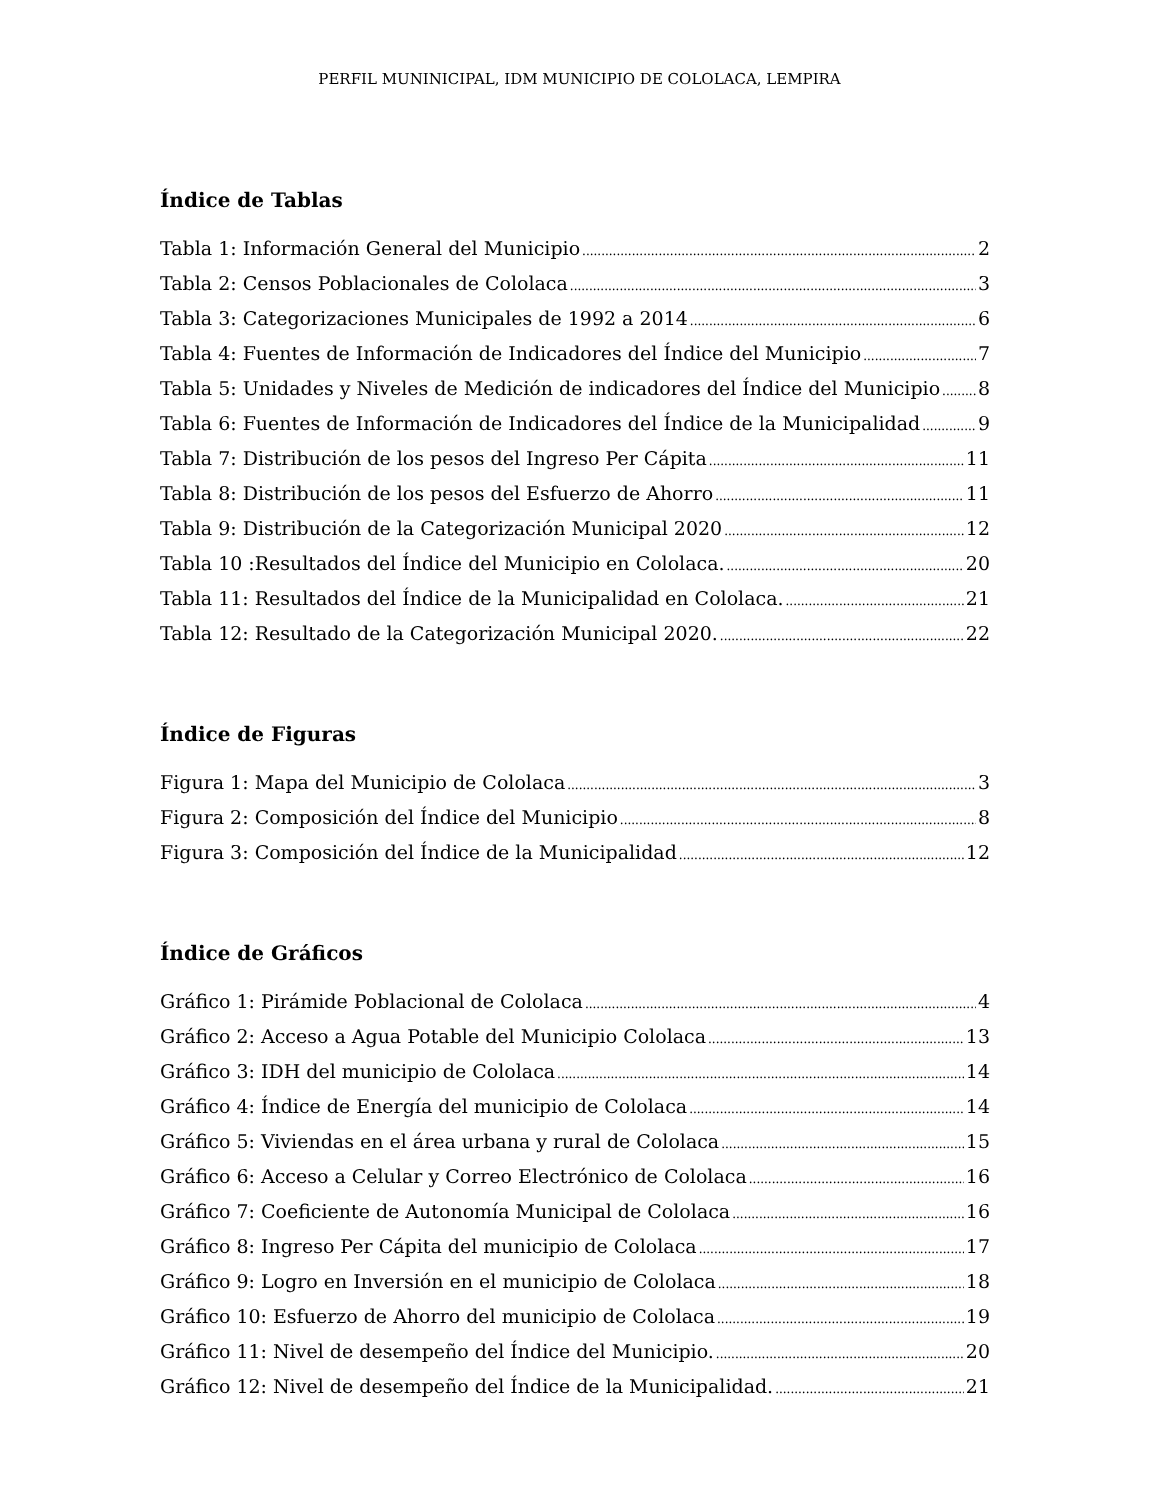PERFIL MUNINICIPAL, IDM MUNICIPIO DE COLOLACA, LEMPIRA
Índice de Tablas
Tabla 1: Información General del Municipio 2
Tabla 2: Censos Poblacionales de Cololaca 3
Tabla 3: Categorizaciones Municipales de 1992 a 2014 6
Tabla 4: Fuentes de Información de Indicadores del Índice del Municipio 7
Tabla 5: Unidades y Niveles de Medición de indicadores del Índice del Municipio 8
Tabla 6: Fuentes de Información de Indicadores del Índice de la Municipalidad 9
Tabla 7: Distribución de los pesos del Ingreso Per Cápita 11
Tabla 8: Distribución de los pesos del Esfuerzo de Ahorro 11
Tabla 9: Distribución de la Categorización Municipal 2020 12
Tabla 10 :Resultados del Índice del Municipio en Cololaca. 20
Tabla 11: Resultados del Índice de la Municipalidad en Cololaca. 21
Tabla 12: Resultado de la Categorización Municipal 2020. 22
Índice de Figuras
Figura 1: Mapa del Municipio de Cololaca 3
Figura 2: Composición del Índice del Municipio 8
Figura 3: Composición del Índice de la Municipalidad 12
Índice de Gráficos
Gráfico 1: Pirámide Poblacional de Cololaca 4
Gráfico 2: Acceso a Agua Potable del Municipio Cololaca 13
Gráfico 3: IDH del municipio de Cololaca 14
Gráfico 4: Índice de Energía del municipio de Cololaca 14
Gráfico 5: Viviendas en el área urbana y rural de Cololaca 15
Gráfico 6: Acceso a Celular y Correo Electrónico de Cololaca 16
Gráfico 7: Coeficiente de Autonomía Municipal de Cololaca 16
Gráfico 8: Ingreso Per Cápita del municipio de Cololaca 17
Gráfico 9: Logro en Inversión en el municipio de Cololaca 18
Gráfico 10: Esfuerzo de Ahorro del municipio de Cololaca 19
Gráfico 11: Nivel de desempeño del Índice del Municipio. 20
Gráfico 12: Nivel de desempeño del Índice de la Municipalidad. 21